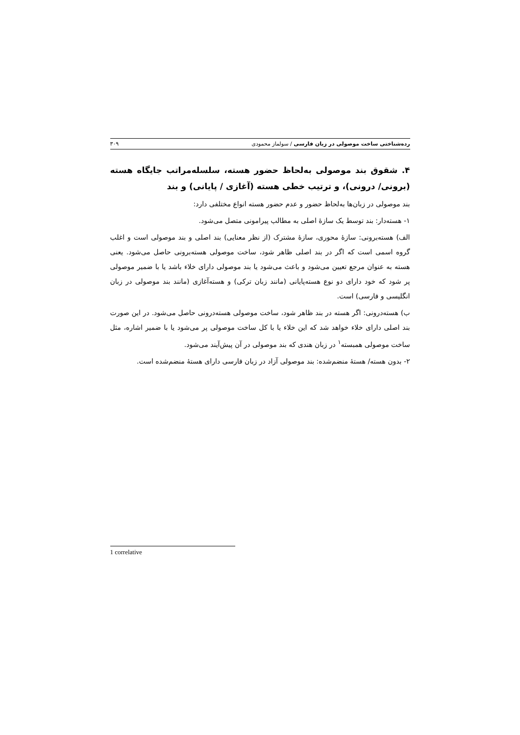رده‌شناختی ساخت موصولی در زبان فارسی / سولماز محمودی ۳۰۹
۴. شقوق بند موصولی به‌لحاظ حضور هسته، سلسله‌مراتب جایگاه هسته (برونی/ درونی)، و ترتیب خطی هسته (آغازی / پایانی) و بند
بند موصولی در زبان‌ها به‌لحاظ حضور و عدم حضور هسته انواع مختلفی دارد:
۱- هسته‌دار: بند توسط یک سازهٔ اصلی به مطالب پیرامونی متصل می‌شود.
الف) هسته‌برونی: سازهٔ محوری، سازهٔ مشترک (از نظر معنایی) بند اصلی و بند موصولی است و اغلب گروه اسمی است که اگر در بند اصلی ظاهر شود، ساخت موصولی هسته‌برونی حاصل می‌شود. یعنی هسته به عنوان مرجع تعیین می‌شود و باعث می‌شود یا بند موصولی دارای خلاء باشد یا با ضمیر موصولی پر شود که خود دارای دو نوع هسته‌پایانی (مانند زبان ترکی) و هسته‌آغازی (مانند بند موصولی در زبان انگلیسی و فارسی) است.
ب) هسته‌درونی: اگر هسته در بند ظاهر شود، ساخت موصولی هسته‌درونی حاصل می‌شود. در این صورت بند اصلی دارای خلاء خواهد شد که این خلاء یا با کل ساخت موصولی پر می‌شود یا با ضمیر اشاره، مثل ساخت موصولی همبسته<sup>۱</sup> در زبان هندی که بند موصولی در آن پیش‌آیند می‌شود.
۲- بدون هسته/ هستهٔ منضم‌شده: بند موصولی آزاد در زبان فارسی دارای هستهٔ منضم‌شده است.
1 correlative